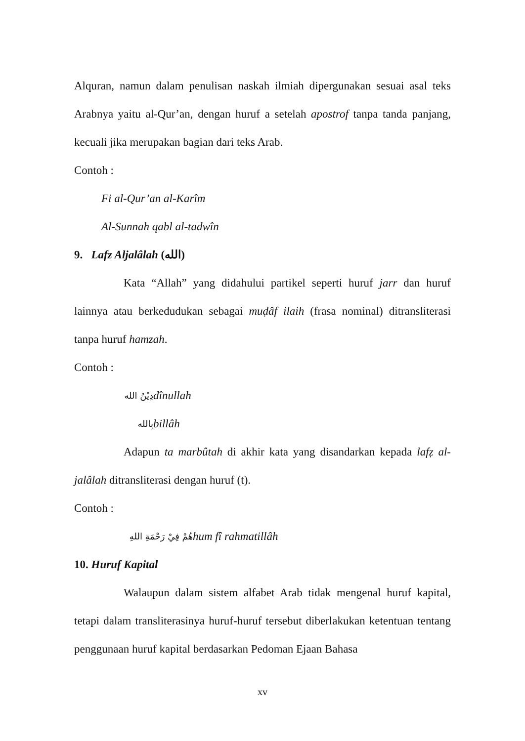Alquran, namun dalam penulisan naskah ilmiah dipergunakan sesuai asal teks Arabnya yaitu al-Qur’an, dengan huruf a setelah apostrof tanpa tanda panjang, kecuali jika merupakan bagian dari teks Arab.
Contoh :
Fi al-Qur’an al-Karîm
Al-Sunnah qabl al-tadwîn
9. Lafz Aljalâlah (الله)
Kata “Allah” yang didahului partikel seperti huruf jarr dan huruf lainnya atau berkedudukan sebagai muḍâf ilaih (frasa nominal) ditransliterasi tanpa huruf hamzah.
Contoh :
دِيْنُ الله dînullah
بِالله billâh
Adapun ta marbûtah di akhir kata yang disandarkan kepada lafẓ al-jalâlah ditransliterasi dengan huruf (t).
Contoh :
هُمْ فِيْ رَحْمَةِ اللهِ hum fî rahmatillâh
10. Huruf Kapital
Walaupun dalam sistem alfabet Arab tidak mengenal huruf kapital, tetapi dalam transliterasinya huruf-huruf tersebut diberlakukan ketentuan tentang penggunaan huruf kapital berdasarkan Pedoman Ejaan Bahasa
xv